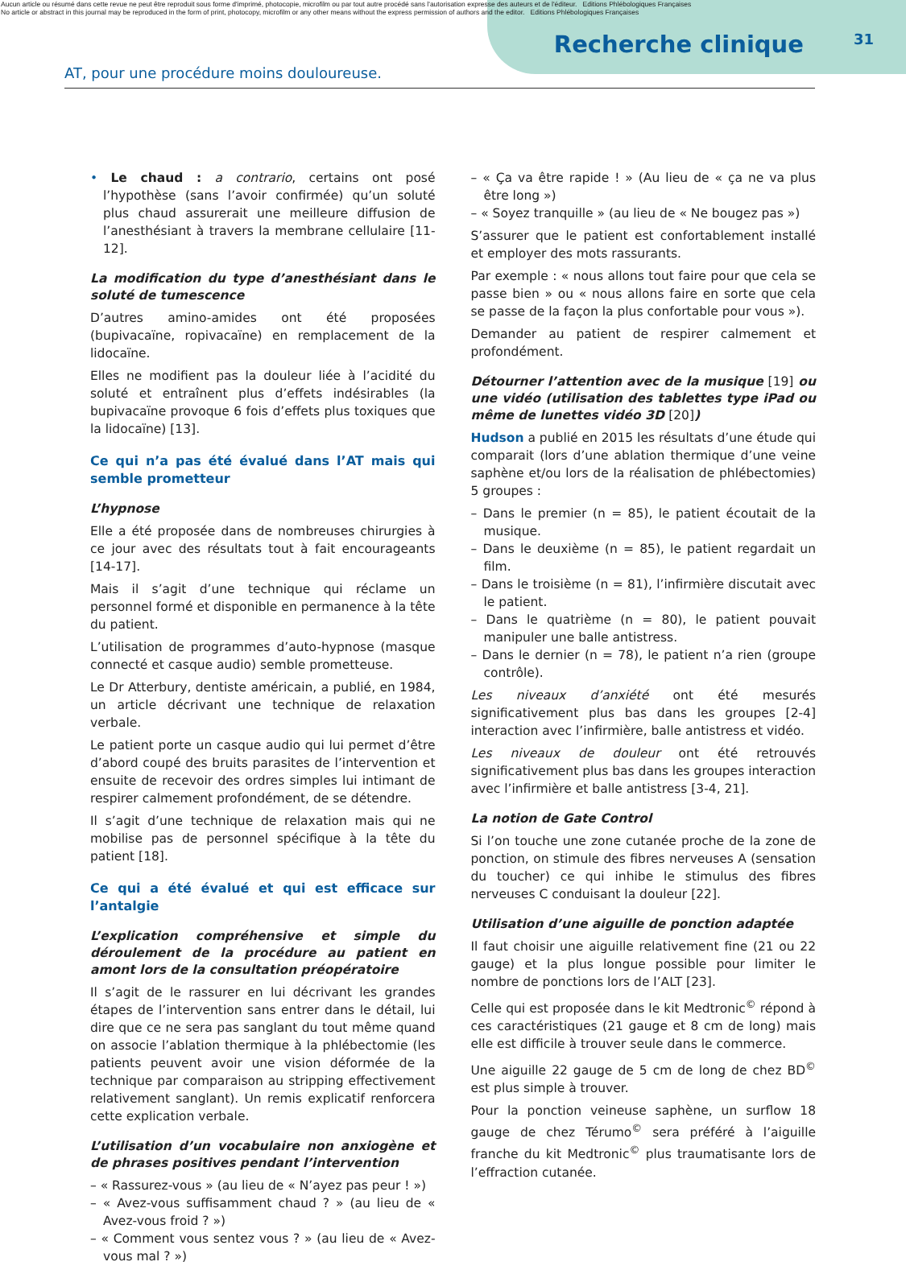Aucun article ou résumé dans cette revue ne peut être reproduit sous forme d'imprimé, photocopie, microfilm ou par tout autre procédé sans l'autorisation expresse des auteurs et de l'éditeur. Editions Phlébologiques Françaises
No article or abstract in this journal may be reproduced in the form of print, photocopy, microfilm or any other means without the express permission of authors and the editor. Editions Phlébologiques Françaises
Recherche clinique
31
AT, pour une procédure moins douloureuse.
• Le chaud : a contrario, certains ont posé l’hypothèse (sans l’avoir confirmée) qu’un soluté plus chaud assurerait une meilleure diffusion de l’anesthésiant à travers la membrane cellulaire [11-12].
La modification du type d’anesthésiant dans le soluté de tumescence
D’autres amino-amides ont été proposées (bupivacaïne, ropivacaïne) en remplacement de la lidocaïne.
Elles ne modifient pas la douleur liée à l’acidité du soluté et entraînent plus d’effets indésirables (la bupivacaïne provoque 6 fois d’effets plus toxiques que la lidocaïne) [13].
Ce qui n’a pas été évalué dans l’AT mais qui semble prometteur
L’hypnose
Elle a été proposée dans de nombreuses chirurgies à ce jour avec des résultats tout à fait encourageants [14-17].
Mais il s’agit d’une technique qui réclame un personnel formé et disponible en permanence à la tête du patient.
L’utilisation de programmes d’auto-hypnose (masque connecté et casque audio) semble prometteuse.
Le Dr Atterbury, dentiste américain, a publié, en 1984, un article décrivant une technique de relaxation verbale.
Le patient porte un casque audio qui lui permet d’être d’abord coupé des bruits parasites de l’intervention et ensuite de recevoir des ordres simples lui intimant de respirer calmement profondément, de se détendre.
Il s’agit d’une technique de relaxation mais qui ne mobilise pas de personnel spécifique à la tête du patient [18].
Ce qui a été évalué et qui est efficace sur l’antalgie
L’explication compréhensive et simple du déroulement de la procédure au patient en amont lors de la consultation préopératoire
Il s’agit de le rassurer en lui décrivant les grandes étapes de l’intervention sans entrer dans le détail, lui dire que ce ne sera pas sanglant du tout même quand on associe l’ablation thermique à la phlébectomie (les patients peuvent avoir une vision déformée de la technique par comparaison au stripping effectivement relativement sanglant). Un remis explicatif renforcera cette explication verbale.
L’utilisation d’un vocabulaire non anxiogène et de phrases positives pendant l’intervention
– « Rassurez-vous » (au lieu de « N’ayez pas peur ! »)
– « Avez-vous suffisamment chaud ? » (au lieu de « Avez-vous froid ? »)
– « Comment vous sentez vous ? » (au lieu de « Avez-vous mal ? »)
– « Ça va être rapide ! » (Au lieu de « ça ne va plus être long »)
– « Soyez tranquille » (au lieu de « Ne bougez pas »)
S’assurer que le patient est confortablement installé et employer des mots rassurants.
Par exemple : « nous allons tout faire pour que cela se passe bien » ou « nous allons faire en sorte que cela se passe de la façon la plus confortable pour vous »).
Demander au patient de respirer calmement et profondément.
Détourner l’attention avec de la musique [19] ou une vidéo (utilisation des tablettes type iPad ou même de lunettes vidéo 3D [20])
Hudson a publié en 2015 les résultats d’une étude qui comparait (lors d’une ablation thermique d’une veine saphène et/ou lors de la réalisation de phlébectomies) 5 groupes :
– Dans le premier (n = 85), le patient écoutait de la musique.
– Dans le deuxième (n = 85), le patient regardait un film.
– Dans le troisième (n = 81), l’infirmière discutait avec le patient.
– Dans le quatrième (n = 80), le patient pouvait manipuler une balle antistress.
– Dans le dernier (n = 78), le patient n’a rien (groupe contrôle).
Les niveaux d’anxiété ont été mesurés significativement plus bas dans les groupes [2-4] interaction avec l’infirmière, balle antistress et vidéo.
Les niveaux de douleur ont été retrouvés significativement plus bas dans les groupes interaction avec l’infirmière et balle antistress [3-4, 21].
La notion de Gate Control
Si l’on touche une zone cutanée proche de la zone de ponction, on stimule des fibres nerveuses A (sensation du toucher) ce qui inhibe le stimulus des fibres nerveuses C conduisant la douleur [22].
Utilisation d’une aiguille de ponction adaptée
Il faut choisir une aiguille relativement fine (21 ou 22 gauge) et la plus longue possible pour limiter le nombre de ponctions lors de l’ALT [23].
Celle qui est proposée dans le kit Medtronic<sup>©</sup> répond à ces caractéristiques (21 gauge et 8 cm de long) mais elle est difficile à trouver seule dans le commerce.
Une aiguille 22 gauge de 5 cm de long de chez BD<sup>©</sup> est plus simple à trouver.
Pour la ponction veineuse saphène, un surflow 18 gauge de chez Térumo<sup>©</sup> sera préféré à l’aiguille franche du kit Medtronic<sup>©</sup> plus traumatisante lors de l’effraction cutanée.